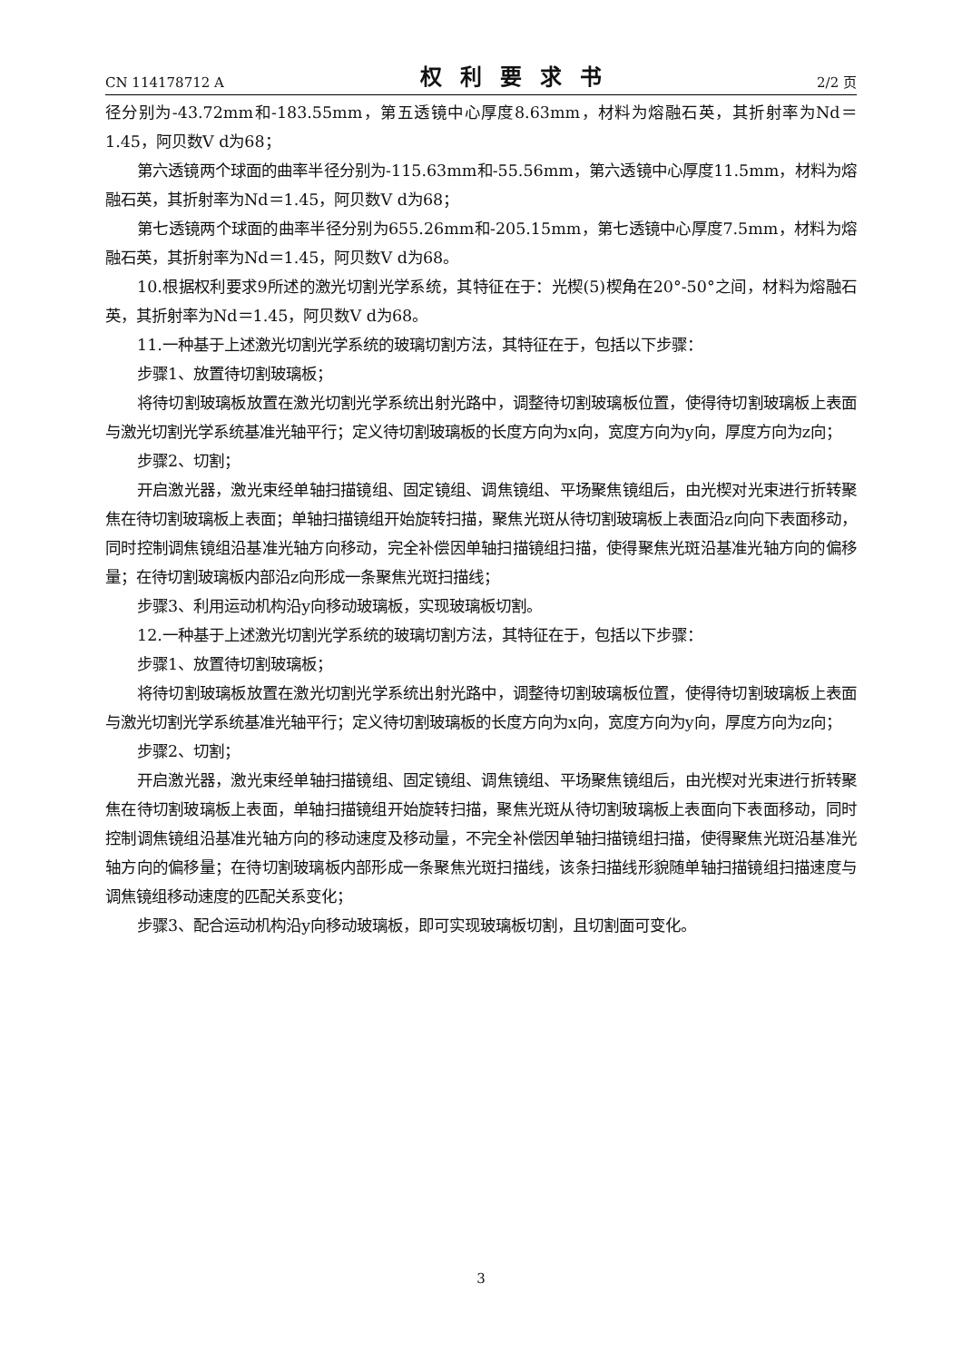CN 114178712 A 权利要求书 2/2 页
径分别为-43.72mm和-183.55mm，第五透镜中心厚度8.63mm，材料为熔融石英，其折射率为Nd＝1.45，阿贝数V d为68；
第六透镜两个球面的曲率半径分别为-115.63mm和-55.56mm，第六透镜中心厚度11.5mm，材料为熔融石英，其折射率为Nd＝1.45，阿贝数V d为68；
第七透镜两个球面的曲率半径分别为655.26mm和-205.15mm，第七透镜中心厚度7.5mm，材料为熔融石英，其折射率为Nd＝1.45，阿贝数V d为68。
10.根据权利要求9所述的激光切割光学系统，其特征在于：光楔(5)楔角在20°-50°之间，材料为熔融石英，其折射率为Nd＝1.45，阿贝数V d为68。
11.一种基于上述激光切割光学系统的玻璃切割方法，其特征在于，包括以下步骤：
步骤1、放置待切割玻璃板；
将待切割玻璃板放置在激光切割光学系统出射光路中，调整待切割玻璃板位置，使得待切割玻璃板上表面与激光切割光学系统基准光轴平行；定义待切割玻璃板的长度方向为x向，宽度方向为y向，厚度方向为z向；
步骤2、切割；
开启激光器，激光束经单轴扫描镜组、固定镜组、调焦镜组、平场聚焦镜组后，由光楔对光束进行折转聚焦在待切割玻璃板上表面；单轴扫描镜组开始旋转扫描，聚焦光斑从待切割玻璃板上表面沿z向向下表面移动，同时控制调焦镜组沿基准光轴方向移动，完全补偿因单轴扫描镜组扫描，使得聚焦光斑沿基准光轴方向的偏移量；在待切割玻璃板内部沿z向形成一条聚焦光斑扫描线；
步骤3、利用运动机构沿y向移动玻璃板，实现玻璃板切割。
12.一种基于上述激光切割光学系统的玻璃切割方法，其特征在于，包括以下步骤：
步骤1、放置待切割玻璃板；
将待切割玻璃板放置在激光切割光学系统出射光路中，调整待切割玻璃板位置，使得待切割玻璃板上表面与激光切割光学系统基准光轴平行；定义待切割玻璃板的长度方向为x向，宽度方向为y向，厚度方向为z向；
步骤2、切割；
开启激光器，激光束经单轴扫描镜组、固定镜组、调焦镜组、平场聚焦镜组后，由光楔对光束进行折转聚焦在待切割玻璃板上表面，单轴扫描镜组开始旋转扫描，聚焦光斑从待切割玻璃板上表面向下表面移动，同时控制调焦镜组沿基准光轴方向的移动速度及移动量，不完全补偿因单轴扫描镜组扫描，使得聚焦光斑沿基准光轴方向的偏移量；在待切割玻璃板内部形成一条聚焦光斑扫描线，该条扫描线形貌随单轴扫描镜组扫描速度与调焦镜组移动速度的匹配关系变化；
步骤3、配合运动机构沿y向移动玻璃板，即可实现玻璃板切割，且切割面可变化。
3